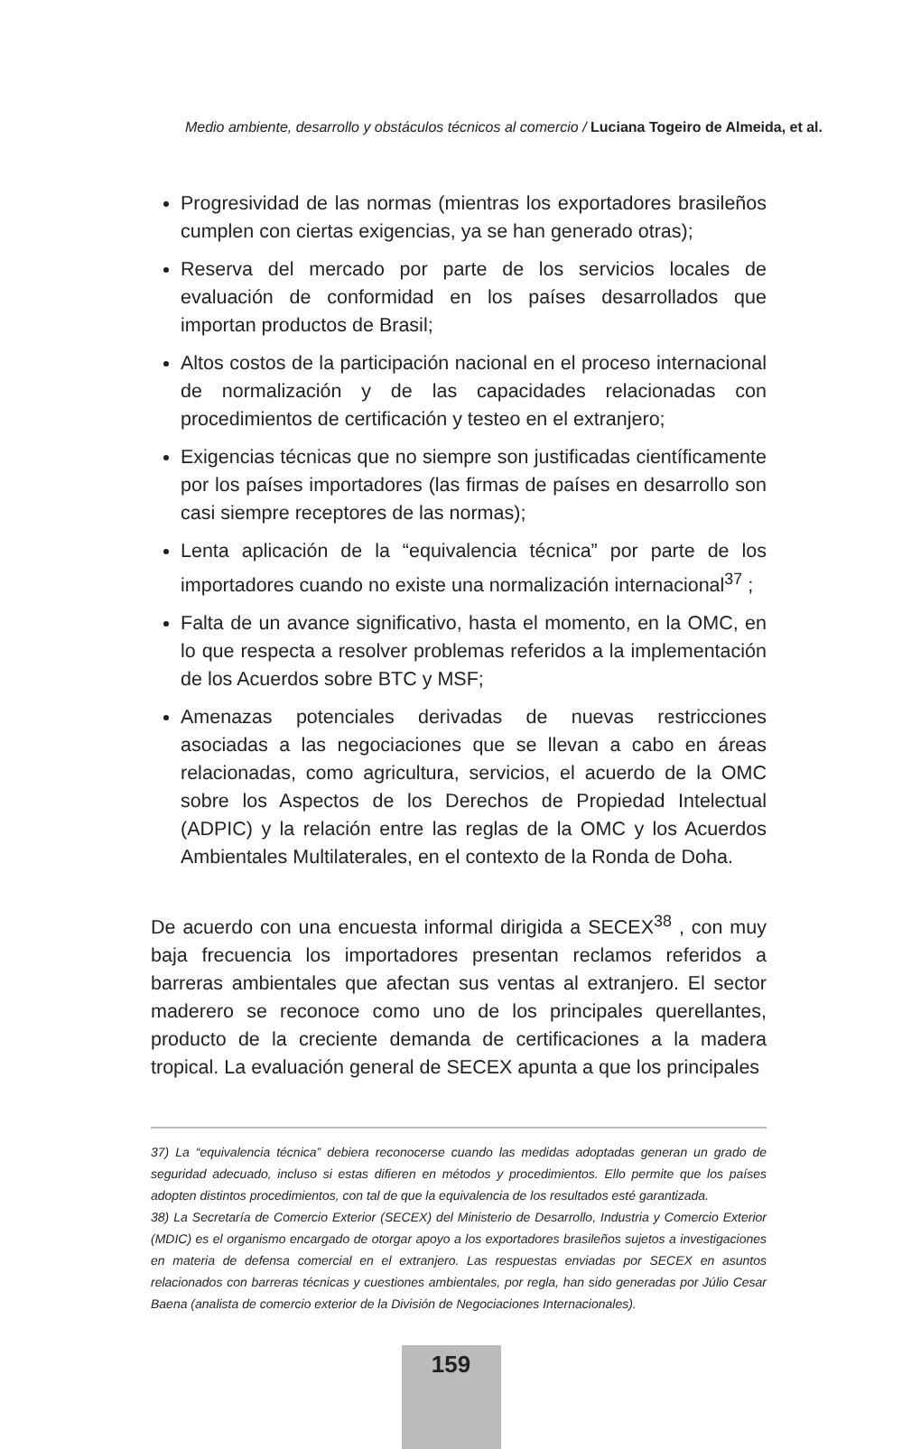Medio ambiente, desarrollo y obstáculos técnicos al comercio / Luciana Togeiro de Almeida, et al.
Progresividad de las normas (mientras los exportadores brasileños cumplen con ciertas exigencias, ya se han generado otras);
Reserva del mercado por parte de los servicios locales de evaluación de conformidad en los países desarrollados que importan productos de Brasil;
Altos costos de la participación nacional en el proceso internacional de normalización y de las capacidades relacionadas con procedimientos de certificación y testeo en el extranjero;
Exigencias técnicas que no siempre son justificadas científicamente por los países importadores (las firmas de países en desarrollo son casi siempre receptores de las normas);
Lenta aplicación de la “equivalencia técnica” por parte de los importadores cuando no existe una normalización internacional<sup>37</sup> ;
Falta de un avance significativo, hasta el momento, en la OMC, en lo que respecta a resolver problemas referidos a la implementación de los Acuerdos sobre BTC y MSF;
Amenazas potenciales derivadas de nuevas restricciones asociadas a las negociaciones que se llevan a cabo en áreas relacionadas, como agricultura, servicios, el acuerdo de la OMC sobre los Aspectos de los Derechos de Propiedad Intelectual (ADPIC) y la relación entre las reglas de la OMC y los Acuerdos Ambientales Multilaterales, en el contexto de la Ronda de Doha.
De acuerdo con una encuesta informal dirigida a SECEX<sup>38</sup> , con muy baja frecuencia los importadores presentan reclamos referidos a barreras ambientales que afectan sus ventas al extranjero. El sector maderero se reconoce como uno de los principales querellantes, producto de la creciente demanda de certificaciones a la madera tropical. La evaluación general de SECEX apunta a que los principales
37) La “equivalencia técnica” debiera reconocerse cuando las medidas adoptadas generan un grado de seguridad adecuado, incluso si estas difieren en métodos y procedimientos. Ello permite que los países adopten distintos procedimientos, con tal de que la equivalencia de los resultados esté garantizada.
38) La Secretaría de Comercio Exterior (SECEX) del Ministerio de Desarrollo, Industria y Comercio Exterior (MDIC) es el organismo encargado de otorgar apoyo a los exportadores brasileños sujetos a investigaciones en materia de defensa comercial en el extranjero. Las respuestas enviadas por SECEX en asuntos relacionados con barreras técnicas y cuestiones ambientales, por regla, han sido generadas por Júlio Cesar Baena (analista de comercio exterior de la División de Negociaciones Internacionales).
159